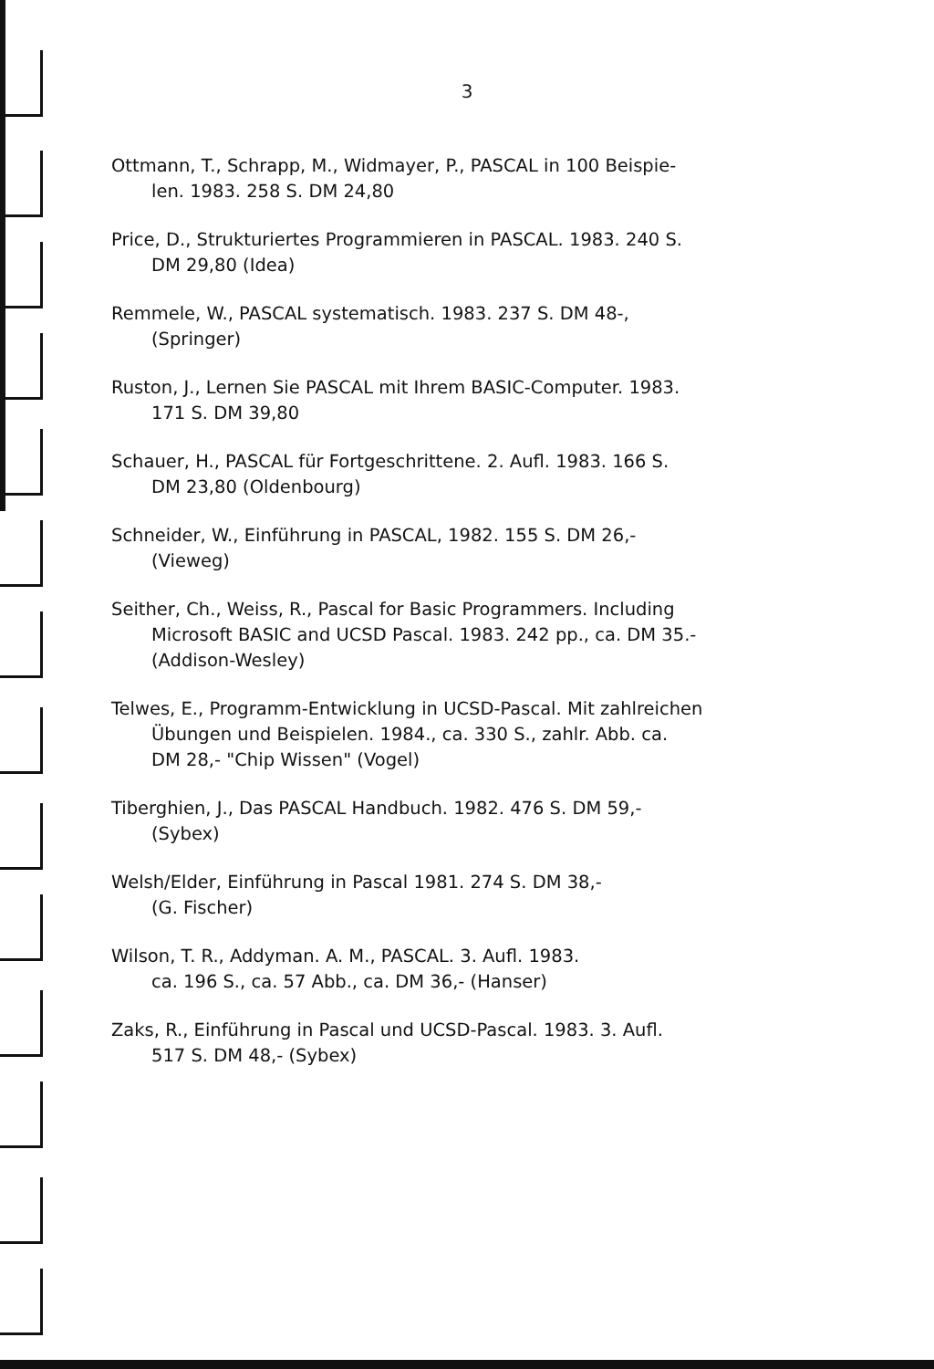3
Ottmann, T., Schrapp, M., Widmayer, P., PASCAL in 100 Beispie-
len. 1983. 258 S. DM 24,80
Price, D., Strukturiertes Programmieren in PASCAL. 1983. 240 S.
DM 29,80 (Idea)
Remmele, W., PASCAL systematisch. 1983. 237 S. DM 48-,
(Springer)
Ruston, J., Lernen Sie PASCAL mit Ihrem BASIC-Computer. 1983.
171 S. DM 39,80
Schauer, H., PASCAL für Fortgeschrittene. 2. Aufl. 1983. 166 S.
DM 23,80 (Oldenbourg)
Schneider, W., Einführung in PASCAL, 1982. 155 S. DM 26,-
(Vieweg)
Seither, Ch., Weiss, R., Pascal for Basic Programmers. Including
Microsoft BASIC and UCSD Pascal. 1983. 242 pp., ca. DM 35.-
(Addison-Wesley)
Telwes, E., Programm-Entwicklung in UCSD-Pascal. Mit zahlreichen
Übungen und Beispielen. 1984., ca. 330 S., zahlr. Abb. ca.
DM 28,- "Chip Wissen" (Vogel)
Tiberghien, J., Das PASCAL Handbuch. 1982. 476 S. DM 59,-
(Sybex)
Welsh/Elder, Einführung in Pascal 1981. 274 S. DM 38,-
(G. Fischer)
Wilson, T. R., Addyman. A. M., PASCAL. 3. Aufl. 1983.
ca. 196 S., ca. 57 Abb., ca. DM 36,- (Hanser)
Zaks, R., Einführung in Pascal und UCSD-Pascal. 1983. 3. Aufl.
517 S. DM 48,- (Sybex)